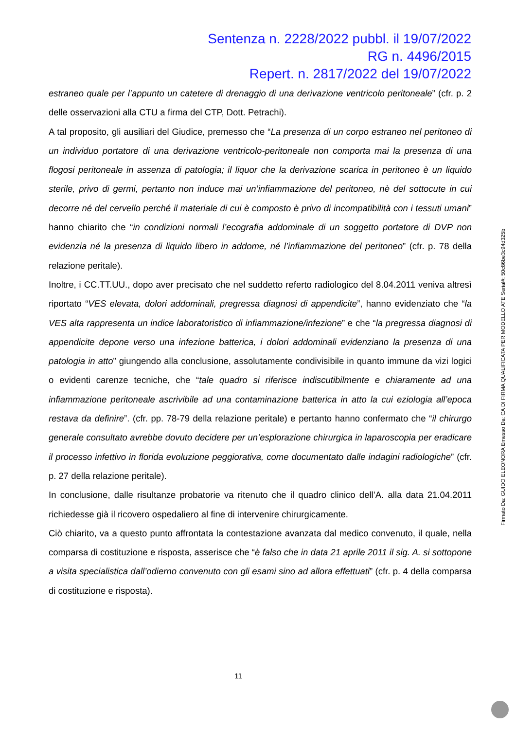Sentenza n. 2228/2022 pubbl. il 19/07/2022
RG n. 4496/2015
Repert. n. 2817/2022 del 19/07/2022
estraneo quale per l’appunto un catetere di drenaggio di una derivazione ventricolo peritoneale” (cfr. p. 2 delle osservazioni alla CTU a firma del CTP, Dott. Petrachi).
A tal proposito, gli ausiliari del Giudice, premesso che “La presenza di un corpo estraneo nel peritoneo di un individuo portatore di una derivazione ventricolo-peritoneale non comporta mai la presenza di una flogosi peritoneale in assenza di patologia; il liquor che la derivazione scarica in peritoneo è un liquido sterile, privo di germi, pertanto non induce mai un’infiammazione del peritoneo, nè del sottocute in cui decorre né del cervello perché il materiale di cui è composto è privo di incompatibilità con i tessuti umani” hanno chiarito che “in condizioni normali l’ecografia addominale di un soggetto portatore di DVP non evidenzia né la presenza di liquido libero in addome, né l’infiammazione del peritoneo” (cfr. p. 78 della relazione peritale).
Inoltre, i CC.TT.UU., dopo aver precisato che nel suddetto referto radiologico del 8.04.2011 veniva altresì riportato “VES elevata, dolori addominali, pregressa diagnosi di appendicite”, hanno evidenziato che “la VES alta rappresenta un indice laboratoristico di infiammazione/infezione” e che “la pregressa diagnosi di appendicite depone verso una infezione batterica, i dolori addominali evidenziano la presenza di una patologia in atto” giungendo alla conclusione, assolutamente condivisibile in quanto immune da vizi logici o evidenti carenze tecniche, che “tale quadro si riferisce indiscutibilmente e chiaramente ad una infiammazione peritoneale ascrivibile ad una contaminazione batterica in atto la cui eziologia all’epoca restava da definire”. (cfr. pp. 78-79 della relazione peritale) e pertanto hanno confermato che “il chirurgo generale consultato avrebbe dovuto decidere per un’esplorazione chirurgica in laparoscopia per eradicare il processo infettivo in florida evoluzione peggiorativa, come documentato dalle indagini radiologiche” (cfr. p. 27 della relazione peritale).
In conclusione, dalle risultanze probatorie va ritenuto che il quadro clinico dell’A. alla data 21.04.2011 richiedesse già il ricovero ospedaliero al fine di intervenire chirurgicamente.
Ciò chiarito, va a questo punto affrontata la contestazione avanzata dal medico convenuto, il quale, nella comparsa di costituzione e risposta, asserisce che “è falso che in data 21 aprile 2011 il sig. A. si sottopone a visita specialistica dall’odierno convenuto con gli esami sino ad allora effettuati” (cfr. p. 4 della comparsa di costituzione e risposta).
11
Firmato Da: GUIDO ELEONORA Emesso Da: CA DI FIRMA QUALIFICATA PER MODELLO ATE Serial#: 50c86be3c94d325b